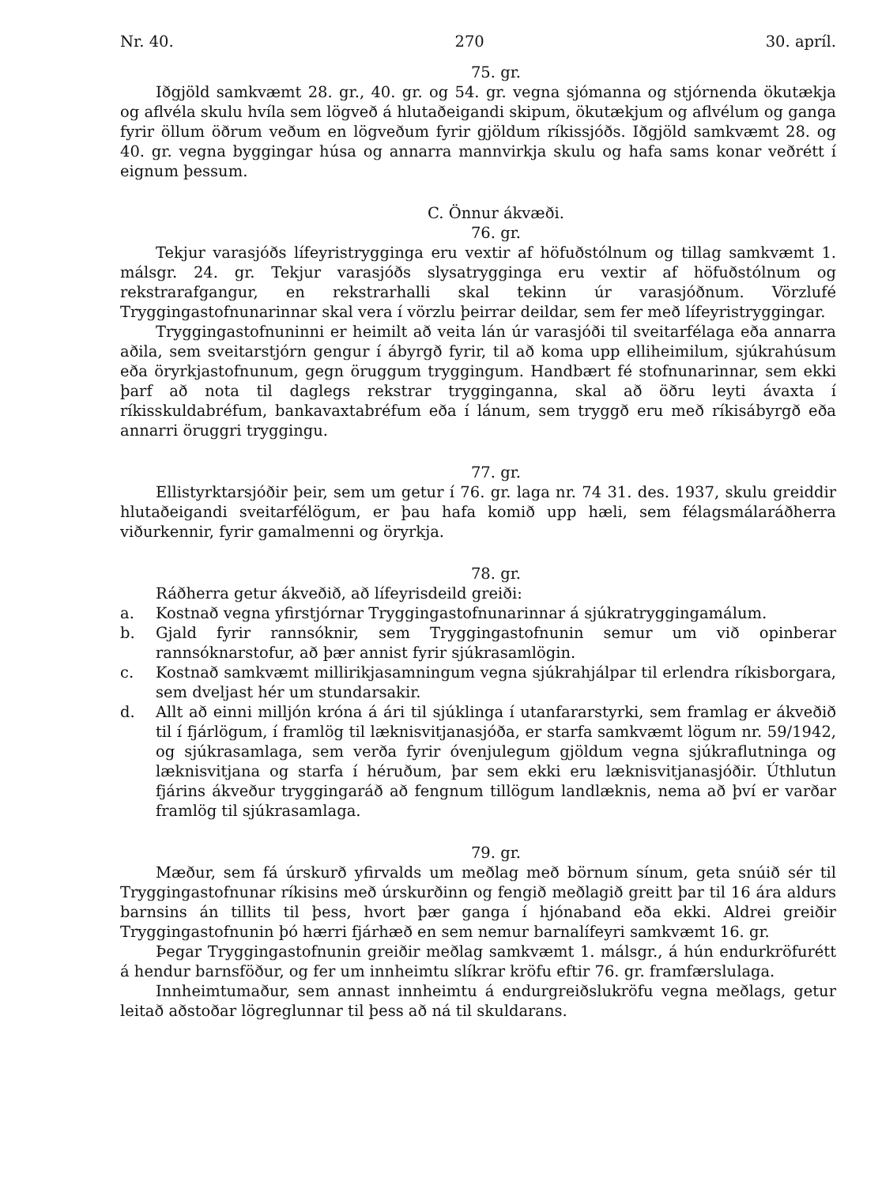Nr. 40. 270 30. apríl.
75. gr.
Iðgjöld samkvæmt 28. gr., 40. gr. og 54. gr. vegna sjómanna og stjórnenda ökutækja og aflvéla skulu hvíla sem lögveð á hlutaðeigandi skipum, ökutækjum og aflvélum og ganga fyrir öllum öðrum veðum en lögveðum fyrir gjöldum ríkissjóðs. Iðgjöld samkvæmt 28. og 40. gr. vegna byggingar húsa og annarra mannvirkja skulu og hafa sams konar veðrétt í eignum þessum.
C. Önnur ákvæði.
76. gr.
Tekjur varasjóðs lífeyristrygginga eru vextir af höfuðstólnum og tillag samkvæmt 1. málsgr. 24. gr. Tekjur varasjóðs slysatrygginga eru vextir af höfuðstólnum og rekstrarafgangur, en rekstrarhalli skal tekinn úr varasjóðnum. Vörzlufé Tryggingastofnunarinnar skal vera í vörzlu þeirrar deildar, sem fer með lífeyristryggingar.
Tryggingastofnuninni er heimilt að veita lán úr varasjóði til sveitarfélaga eða annarra aðila, sem sveitarstjórn gengur í ábyrgð fyrir, til að koma upp elliheimilum, sjúkrahúsum eða öryrkjastofnunum, gegn öruggum tryggingum. Handbært fé stofnunarinnar, sem ekki þarf að nota til daglegs rekstrar trygginganna, skal að öðru leyti ávaxta í ríkisskuldabréfum, bankavaxtabréfum eða í lánum, sem tryggð eru með ríkisábyrgð eða annarri öruggri tryggingu.
77. gr.
Ellistyrktarsjóðir þeir, sem um getur í 76. gr. laga nr. 74 31. des. 1937, skulu greiddir hlutaðeigandi sveitarfélögum, er þau hafa komið upp hæli, sem félagsmálaráðherra viðurkennir, fyrir gamalmenni og öryrkja.
78. gr.
Ráðherra getur ákveðið, að lífeyrisdeild greiði:
a. Kostnað vegna yfirstjórnar Tryggingastofnunarinnar á sjúkratryggingamálum.
b. Gjald fyrir rannsóknir, sem Tryggingastofnunin semur um við opinberar rannsóknarstofur, að þær annist fyrir sjúkrasamlögin.
c. Kostnað samkvæmt millirikjasamningum vegna sjúkrahjálpar til erlendra ríkisborgara, sem dveljast hér um stundarsakir.
d. Allt að einni milljón króna á ári til sjúklinga í utanfararstyrki, sem framlag er ákveðið til í fjárlögum, í framlög til læknisvitjanasjóða, er starfa samkvæmt lögum nr. 59/1942, og sjúkrasamlaga, sem verða fyrir óvenjulegum gjöldum vegna sjúkraflutninga og læknisvitjana og starfa í héruðum, þar sem ekki eru læknisvitjanasjóðir. Úthlutun fjárins ákveður tryggingaráð að fengnum tillögum landlæknis, nema að því er varðar framlög til sjúkrasamlaga.
79. gr.
Mæður, sem fá úrskurð yfirvalds um meðlag með börnum sínum, geta snúið sér til Tryggingastofnunar ríkisins með úrskurðinn og fengið meðlagið greitt þar til 16 ára aldurs barnsins án tillits til þess, hvort þær ganga í hjónaband eða ekki. Aldrei greiðir Tryggingastofnunin þó hærri fjárhæð en sem nemur barnalífeyri samkvæmt 16. gr.
Þegar Tryggingastofnunin greiðir meðlag samkvæmt 1. málsgr., á hún endurkröfurétt á hendur barnsföður, og fer um innheimtu slíkrar kröfu eftir 76. gr. framfærslulaga.
Innheimtumaður, sem annast innheimtu á endurgreiðslukröfu vegna meðlags, getur leitað aðstoðar lögreglunnar til þess að ná til skuldarans.